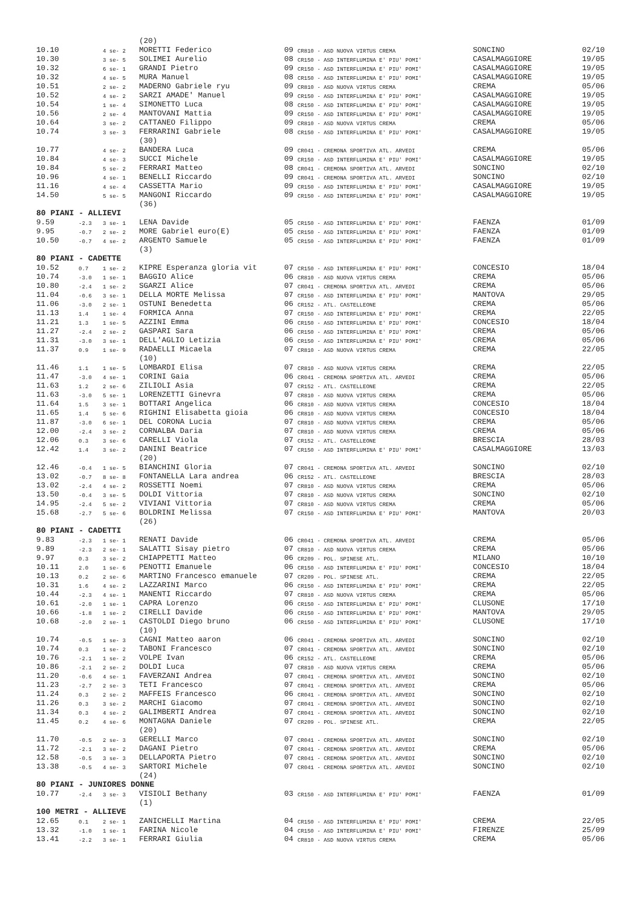| | | | (20) | | | | |
| 10.10 | | 4 se- 2 | MORETTI Federico | 09 | CR810 - ASD NUOVA VIRTUS CREMA | SONCINO | 02/10 |
| 10.30 | | 3 se- 5 | SOLIMEI Aurelio | 08 | CR150 - ASD INTERFLUMINA E' PIU' POMI' | CASALMAGGIORE | 19/05 |
| 10.32 | | 6 se- 1 | GRANDI Pietro | 09 | CR150 - ASD INTERFLUMINA E' PIU' POMI' | CASALMAGGIORE | 19/05 |
| 10.32 | | 4 se- 5 | MURA Manuel | 08 | CR150 - ASD INTERFLUMINA E' PIU' POMI' | CASALMAGGIORE | 19/05 |
| 10.51 | | 2 se- 2 | MADERNO Gabriele ryu | 09 | CR810 - ASD NUOVA VIRTUS CREMA | CREMA | 05/06 |
| 10.52 | | 4 se- 2 | SARZI AMADE' Manuel | 09 | CR150 - ASD INTERFLUMINA E' PIU' POMI' | CASALMAGGIORE | 19/05 |
| 10.54 | | 1 se- 4 | SIMONETTO Luca | 08 | CR150 - ASD INTERFLUMINA E' PIU' POMI' | CASALMAGGIORE | 19/05 |
| 10.56 | | 2 se- 4 | MANTOVANI Mattia | 09 | CR150 - ASD INTERFLUMINA E' PIU' POMI' | CASALMAGGIORE | 19/05 |
| 10.64 | | 3 se- 2 | CATTANEO Filippo | 09 | CR810 - ASD NUOVA VIRTUS CREMA | CREMA | 05/06 |
| 10.74 | | 3 se- 3 | FERRARINI Gabriele | 08 | CR150 - ASD INTERFLUMINA E' PIU' POMI' | CASALMAGGIORE | 19/05 |
| | | | (30) | | | | |
| 10.77 | | 4 se- 2 | BANDERA Luca | 09 | CR041 - CREMONA SPORTIVA ATL. ARVEDI | CREMA | 05/06 |
| 10.84 | | 4 se- 3 | SUCCI Michele | 09 | CR150 - ASD INTERFLUMINA E' PIU' POMI' | CASALMAGGIORE | 19/05 |
| 10.84 | | 5 se- 2 | FERRARI Matteo | 08 | CR041 - CREMONA SPORTIVA ATL. ARVEDI | SONCINO | 02/10 |
| 10.96 | | 4 se- 1 | BENELLI Riccardo | 09 | CR041 - CREMONA SPORTIVA ATL. ARVEDI | SONCINO | 02/10 |
| 11.16 | | 4 se- 4 | CASSETTA Mario | 09 | CR150 - ASD INTERFLUMINA E' PIU' POMI' | CASALMAGGIORE | 19/05 |
| 14.50 | | 5 se- 5 | MANGONI Riccardo | 09 | CR150 - ASD INTERFLUMINA E' PIU' POMI' | CASALMAGGIORE | 19/05 |
| | | | (36) | | | | |
| 80 PIANI - ALLIEVI | | | | | | | |
| 9.59 | -2.3 | 3 se- 1 | LENA Davide | 05 | CR150 - ASD INTERFLUMINA E' PIU' POMI' | FAENZA | 01/09 |
| 9.95 | -0.7 | 2 se- 2 | MORE Gabriel euro(E) | 05 | CR150 - ASD INTERFLUMINA E' PIU' POMI' | FAENZA | 01/09 |
| 10.50 | -0.7 | 4 se- 2 | ARGENTO Samuele | 05 | CR150 - ASD INTERFLUMINA E' PIU' POMI' | FAENZA | 01/09 |
| | | | (3) | | | | |
| 80 PIANI - CADETTE | | | | | | | |
| 10.52 | 0.7 | 1 se- 2 | KIPRE Esperanza gloria vit | 07 | CR150 - ASD INTERFLUMINA E' PIU' POMI' | CONCESIO | 18/04 |
| 10.74 | -3.0 | 1 se- 1 | BAGGIO Alice | 06 | CR810 - ASD NUOVA VIRTUS CREMA | CREMA | 05/06 |
| 10.80 | -2.4 | 1 se- 2 | SGARZI Alice | 07 | CR041 - CREMONA SPORTIVA ATL. ARVEDI | CREMA | 05/06 |
| 11.04 | -0.6 | 3 se- 1 | DELLA MORTE Melissa | 07 | CR150 - ASD INTERFLUMINA E' PIU' POMI' | MANTOVA | 29/05 |
| 11.06 | -3.0 | 2 se- 1 | OSTUNI Benedetta | 06 | CR152 - ATL. CASTELLEONE | CREMA | 05/06 |
| 11.13 | 1.4 | 1 se- 4 | FORMICA Anna | 07 | CR150 - ASD INTERFLUMINA E' PIU' POMI' | CREMA | 22/05 |
| 11.21 | 1.3 | 1 se- 5 | AZZINI Emma | 06 | CR150 - ASD INTERFLUMINA E' PIU' POMI' | CONCESIO | 18/04 |
| 11.27 | -2.4 | 2 se- 2 | GASPARI Sara | 06 | CR150 - ASD INTERFLUMINA E' PIU' POMI' | CREMA | 05/06 |
| 11.31 | -3.0 | 3 se- 1 | DELL'AGLIO Letizia | 06 | CR150 - ASD INTERFLUMINA E' PIU' POMI' | CREMA | 05/06 |
| 11.37 | 0.9 | 1 se- 9 | RADAELLI Micaela | 07 | CR810 - ASD NUOVA VIRTUS CREMA | CREMA | 22/05 |
| | | | (10) | | | | |
| 11.46 | 1.1 | 1 se- 5 | LOMBARDI Elisa | 07 | CR810 - ASD NUOVA VIRTUS CREMA | CREMA | 22/05 |
| 11.47 | -3.0 | 4 se- 1 | CORINI Gaia | 06 | CR041 - CREMONA SPORTIVA ATL. ARVEDI | CREMA | 05/06 |
| 11.63 | 1.2 | 2 se- 6 | ZILIOLI Asia | 07 | CR152 - ATL. CASTELLEONE | CREMA | 22/05 |
| 11.63 | -3.0 | 5 se- 1 | LORENZETTI Ginevra | 07 | CR810 - ASD NUOVA VIRTUS CREMA | CREMA | 05/06 |
| 11.64 | 1.5 | 3 se- 1 | BOTTARI Angelica | 06 | CR810 - ASD NUOVA VIRTUS CREMA | CONCESIO | 18/04 |
| 11.65 | 1.4 | 5 se- 6 | RIGHINI Elisabetta gioia | 06 | CR810 - ASD NUOVA VIRTUS CREMA | CONCESIO | 18/04 |
| 11.87 | -3.0 | 6 se- 1 | DEL CORONA Lucia | 07 | CR810 - ASD NUOVA VIRTUS CREMA | CREMA | 05/06 |
| 12.00 | -2.4 | 3 se- 2 | CORNALBA Daria | 07 | CR810 - ASD NUOVA VIRTUS CREMA | CREMA | 05/06 |
| 12.06 | 0.3 | 3 se- 6 | CARELLI Viola | 07 | CR152 - ATL. CASTELLEONE | BRESCIA | 28/03 |
| 12.42 | 1.4 | 3 se- 2 | DANINI Beatrice | 07 | CR150 - ASD INTERFLUMINA E' PIU' POMI' | CASALMAGGIORE | 13/03 |
| | | | (20) | | | | |
| 12.46 | -0.4 | 1 se- 5 | BIANCHINI Gloria | 07 | CR041 - CREMONA SPORTIVA ATL. ARVEDI | SONCINO | 02/10 |
| 13.02 | -0.7 | 8 se- 8 | FONTANELLA Lara andrea | 06 | CR152 - ATL. CASTELLEONE | BRESCIA | 28/03 |
| 13.02 | -2.4 | 4 se- 2 | ROSSETTI Noemi | 07 | CR810 - ASD NUOVA VIRTUS CREMA | CREMA | 05/06 |
| 13.50 | -0.4 | 3 se- 5 | DOLDI Vittoria | 07 | CR810 - ASD NUOVA VIRTUS CREMA | SONCINO | 02/10 |
| 14.95 | -2.4 | 5 se- 2 | VIVIANI Vittoria | 07 | CR810 - ASD NUOVA VIRTUS CREMA | CREMA | 05/06 |
| 15.68 | -2.7 | 5 se- 6 | BOLDRINI Melissa | 07 | CR150 - ASD INTERFLUMINA E' PIU' POMI' | MANTOVA | 20/03 |
| | | | (26) | | | | |
| 80 PIANI - CADETTI | | | | | | | |
| 9.83 | -2.3 | 1 se- 1 | RENATI Davide | 06 | CR041 - CREMONA SPORTIVA ATL. ARVEDI | CREMA | 05/06 |
| 9.89 | -2.3 | 2 se- 1 | SALATTI Sisay pietro | 07 | CR810 - ASD NUOVA VIRTUS CREMA | CREMA | 05/06 |
| 9.97 | 0.3 | 3 se- 2 | CHIAPPETTI Matteo | 06 | CR209 - POL. SPINESE ATL. | MILANO | 10/10 |
| 10.11 | 2.0 | 1 se- 6 | PENOTTI Emanuele | 06 | CR150 - ASD INTERFLUMINA E' PIU' POMI' | CONCESIO | 18/04 |
| 10.13 | 0.2 | 2 se- 6 | MARTINO Francesco emanuele | 07 | CR209 - POL. SPINESE ATL. | CREMA | 22/05 |
| 10.31 | 1.6 | 4 se- 2 | LAZZARINI Marco | 06 | CR150 - ASD INTERFLUMINA E' PIU' POMI' | CREMA | 22/05 |
| 10.44 | -2.3 | 4 se- 1 | MANENTI Riccardo | 07 | CR810 - ASD NUOVA VIRTUS CREMA | CREMA | 05/06 |
| 10.61 | -2.0 | 1 se- 1 | CAPRA Lorenzo | 06 | CR150 - ASD INTERFLUMINA E' PIU' POMI' | CLUSONE | 17/10 |
| 10.66 | -1.8 | 1 se- 2 | CIRELLI Davide | 06 | CR150 - ASD INTERFLUMINA E' PIU' POMI' | MANTOVA | 29/05 |
| 10.68 | -2.0 | 2 se- 1 | CASTOLDI Diego bruno | 06 | CR150 - ASD INTERFLUMINA E' PIU' POMI' | CLUSONE | 17/10 |
| | | | (10) | | | | |
| 10.74 | -0.5 | 1 se- 3 | CAGNI Matteo aaron | 06 | CR041 - CREMONA SPORTIVA ATL. ARVEDI | SONCINO | 02/10 |
| 10.74 | 0.3 | 1 se- 2 | TABONI Francesco | 07 | CR041 - CREMONA SPORTIVA ATL. ARVEDI | SONCINO | 02/10 |
| 10.76 | -2.1 | 1 se- 2 | VOLPE Ivan | 06 | CR152 - ATL. CASTELLEONE | CREMA | 05/06 |
| 10.86 | -2.1 | 2 se- 2 | DOLDI Luca | 07 | CR810 - ASD NUOVA VIRTUS CREMA | CREMA | 05/06 |
| 11.20 | -0.6 | 4 se- 1 | FAVERZANI Andrea | 07 | CR041 - CREMONA SPORTIVA ATL. ARVEDI | SONCINO | 02/10 |
| 11.23 | -2.7 | 2 se- 3 | TETI Francesco | 07 | CR041 - CREMONA SPORTIVA ATL. ARVEDI | CREMA | 05/06 |
| 11.24 | 0.3 | 2 se- 2 | MAFFEIS Francesco | 06 | CR041 - CREMONA SPORTIVA ATL. ARVEDI | SONCINO | 02/10 |
| 11.26 | 0.3 | 3 se- 2 | MARCHI Giacomo | 07 | CR041 - CREMONA SPORTIVA ATL. ARVEDI | SONCINO | 02/10 |
| 11.34 | 0.3 | 4 se- 2 | GALIMBERTI Andrea | 07 | CR041 - CREMONA SPORTIVA ATL. ARVEDI | SONCINO | 02/10 |
| 11.45 | 0.2 | 4 se- 6 | MONTAGNA Daniele | 07 | CR209 - POL. SPINESE ATL. | CREMA | 22/05 |
| | | | (20) | | | | |
| 11.70 | -0.5 | 2 se- 3 | GERELLI Marco | 07 | CR041 - CREMONA SPORTIVA ATL. ARVEDI | SONCINO | 02/10 |
| 11.72 | -2.1 | 3 se- 2 | DAGANI Pietro | 07 | CR041 - CREMONA SPORTIVA ATL. ARVEDI | CREMA | 05/06 |
| 12.58 | -0.5 | 3 se- 3 | DELLAPORTA Pietro | 07 | CR041 - CREMONA SPORTIVA ATL. ARVEDI | SONCINO | 02/10 |
| 13.38 | -0.5 | 4 se- 3 | SARTORI Michele | 07 | CR041 - CREMONA SPORTIVA ATL. ARVEDI | SONCINO | 02/10 |
| | | | (24) | | | | |
| 80 PIANI - JUNIORES DONNE | | | | | | | |
| 10.77 | -2.4 | 3 se- 3 | VISIOLI Bethany | 03 | CR150 - ASD INTERFLUMINA E' PIU' POMI' | FAENZA | 01/09 |
| | | | (1) | | | | |
| 100 METRI - ALLIEVE | | | | | | | |
| 12.65 | 0.1 | 2 se- 1 | ZANICHELLI Martina | 04 | CR150 - ASD INTERFLUMINA E' PIU' POMI' | CREMA | 22/05 |
| 13.32 | -1.0 | 1 se- 1 | FARINA Nicole | 04 | CR150 - ASD INTERFLUMINA E' PIU' POMI' | FIRENZE | 25/09 |
| 13.41 | -2.2 | 3 se- 1 | FERRARI Giulia | 04 | CR810 - ASD NUOVA VIRTUS CREMA | CREMA | 05/06 |